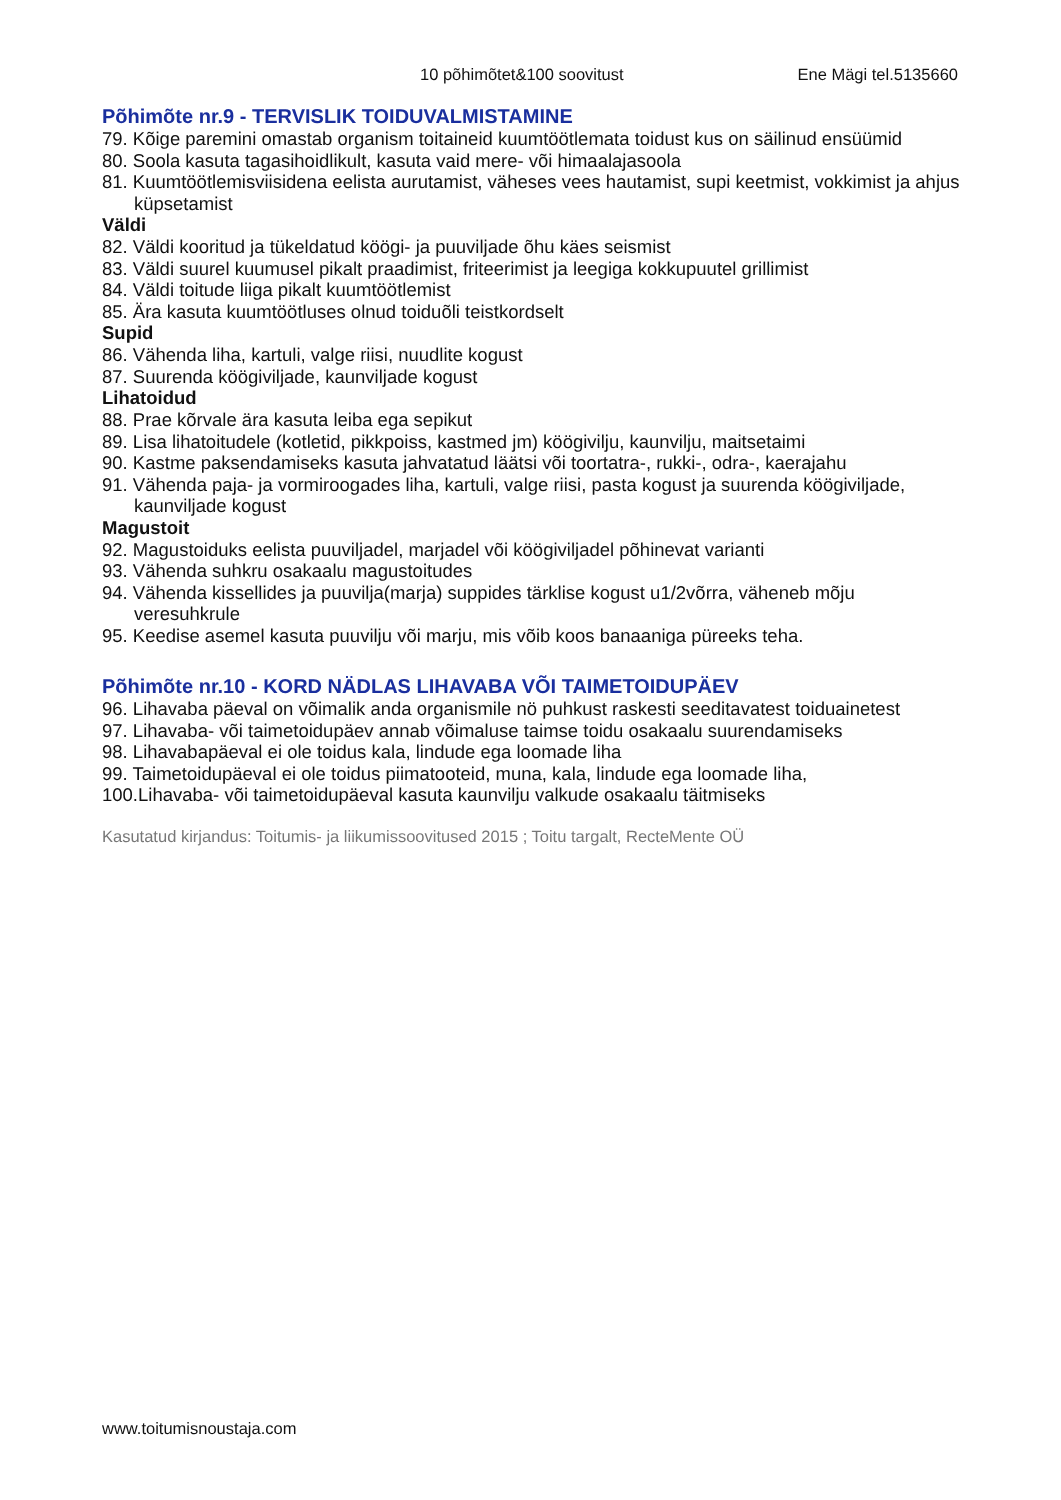10 põhimõtet&100 soovitust Ene Mägi tel.5135660
Põhimõte nr.9 - TERVISLIK TOIDUVALMISTAMINE
79. Kõige paremini omastab organism toitaineid kuumtöötlemata toidust kus on säilinud ensüümid
80. Soola kasuta tagasihoidlikult, kasuta vaid mere- või himaalajasoola
81. Kuumtöötlemisviisidena eelista aurutamist, väheses vees hautamist, supi keetmist, vokkimist ja ahjus küpsetamist
Väldi
82. Väldi kooritud ja tükeldatud köögi- ja puuviljade õhu käes seismist
83. Väldi suurel kuumusel pikalt praadimist, friteerimist ja leegiga kokkupuutel grillimist
84. Väldi toitude liiga pikalt kuumtöötlemist
85. Ära kasuta kuumtöötluses olnud toiduõli teistkordselt
Supid
86. Vähenda liha, kartuli, valge riisi, nuudlite kogust
87. Suurenda köögiviljade, kaunviljade kogust
Lihatoidud
88. Prae kõrvale ära kasuta leiba ega sepikut
89. Lisa lihatoitudele (kotletid, pikkpoiss, kastmed jm) köögivilju, kaunvilju, maitsetaimi
90. Kastme paksendamiseks kasuta jahvatatud läätsi või toortatra-, rukki-, odra-, kaerajahu
91. Vähenda paja- ja vormiroogades liha, kartuli, valge riisi, pasta kogust ja suurenda köögiviljade, kaunviljade kogust
Magustoit
92. Magustoiduks eelista puuviljadel, marjadel või köögiviljadel põhinevat varianti
93. Vähenda suhkru osakaalu magustoitudes
94. Vähenda kissellides ja puuvilja(marja) suppides tärklise kogust u1/2võrra, väheneb mõju veresuhkrule
95. Keedise asemel kasuta puuvilju või marju, mis võib koos banaaniga püreeks teha.
Põhimõte nr.10 - KORD NÄDLAS LIHAVABA VÕI TAIMETOIDUPÄEV
96. Lihavaba päeval on võimalik anda organismile nö puhkust raskesti seeditavatest toiduainetest
97. Lihavaba- või taimetoidupäev annab võimaluse taimse toidu osakaalu suurendamiseks
98. Lihavabapäeval ei ole toidus kala, lindude ega loomade liha
99. Taimetoidupäeval ei ole toidus piimatooteid, muna, kala, lindude ega loomade liha,
100.Lihavaba- või taimetoidupäeval kasuta kaunvilju valkude osakaalu täitmiseks
Kasutatud kirjandus: Toitumis- ja liikumissoovitused 2015 ; Toitu targalt, RecteMente OÜ
www.toitumisnoustaja.com